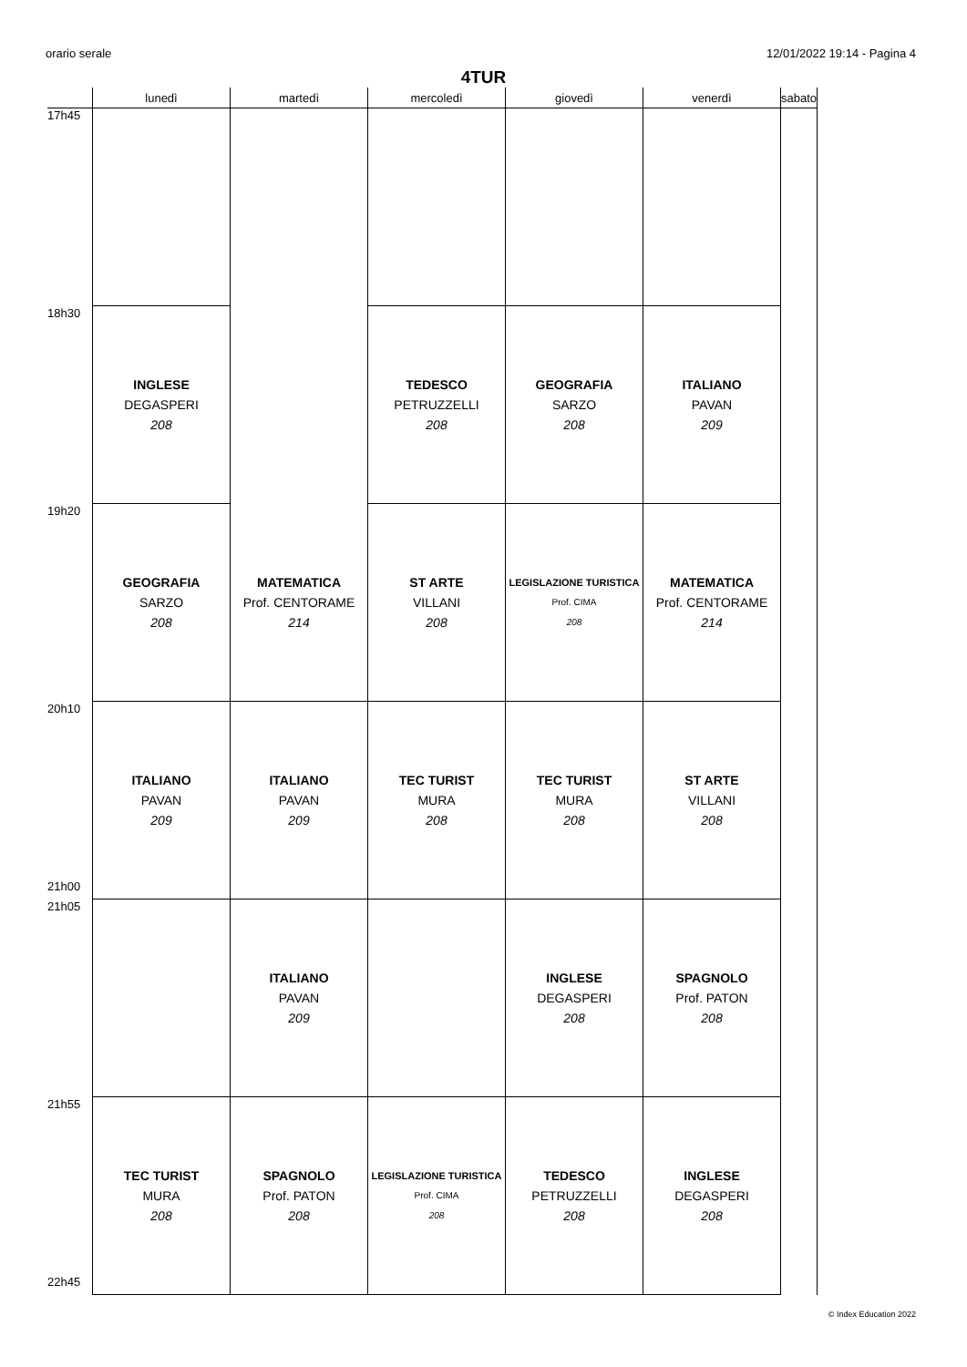orario serale 12/01/2022 19:14 - Pagina 4
4TUR
| | lunedì | martedì | mercoledì | giovedì | venerdì | sabato |
| --- | --- | --- | --- | --- | --- | --- |
| 17h45 | | | | | | |
| 18h30 | INGLESE DEGASPERI 208 | | TEDESCO PETRUZZELLI 208 | GEOGRAFIA SARZO 208 | ITALIANO PAVAN 209 | |
| 19h20 | GEOGRAFIA SARZO 208 | MATEMATICA Prof. CENTORAME 214 | ST ARTE VILLANI 208 | LEGISLAZIONE TURISTICA Prof. CIMA 208 | MATEMATICA Prof. CENTORAME 214 | |
| 20h10 21h00 | ITALIANO PAVAN 209 | ITALIANO PAVAN 209 | TEC TURIST MURA 208 | TEC TURIST MURA 208 | ST ARTE VILLANI 208 | |
| 21h05 | | ITALIANO PAVAN 209 | | INGLESE DEGASPERI 208 | SPAGNOLO Prof. PATON 208 | |
| 21h55 22h45 | TEC TURIST MURA 208 | SPAGNOLO Prof. PATON 208 | LEGISLAZIONE TURISTICA Prof. CIMA 208 | TEDESCO PETRUZZELLI 208 | INGLESE DEGASPERI 208 | |
© Index Education 2022